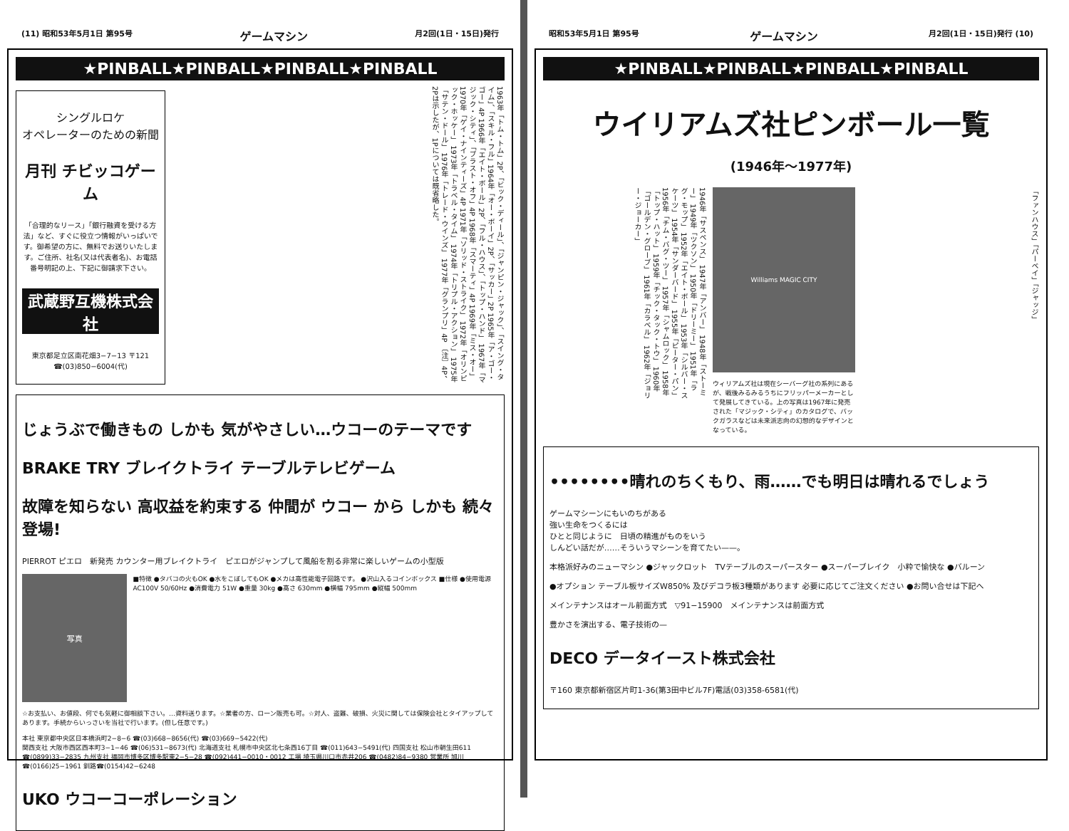(11) 昭和53年5月1日 第95号 ゲームマシン 月2回(1日・15日)発行
★PINBALL★PINBALL★PINBALL★PINBALL
シングルロケ
オペレーターのための新聞
月刊 チビッコゲーム
「合理的なリース」「銀行融資を受ける方法」など、すぐに役立つ情報がいっぱいです。御希望の方に、無料でお送りいたします。ご住所、社名(又は代表者名)、お電話番号明記の上、下記に御請求下さい。
武蔵野互機株式会社
東京都足立区南花畑3−7−13 〒121 ☎(03)850−6004(代)
1963年「トム・トム」2P、「ビック・ディール」、「ジャンピン・ジャック」、「スイング・タイム」、「スキル・フル」1964年「オー・ボーイ」2P、「サッカー」2P 1965年「ア・ゴー・ゴー」4P 1966年「エイト・ボール」2P、「フル・ハウス」、「トップ・ハンド」 1967年「マジック・シティ」、「ブラスト・オフ」4P 1968年「スマーティ」4P 1969年「ミス・オー」 1970年「ゲイ・ナインティーズ」4P 1971年「ソリッド・ストライク」 1972年「オリンピック・ホッケー」 1973年「トラベル・タイム」 1974年「トリプル・アクション」 1975年「サテン・ドール」 1976年「トレード・ウインズ」 1977年「グランプリ」4P 〔注〕4P、2Pは示したが、1Pについては既省略した。
じょうぶで働きもの しかも 気がやさしい…ウコーのテーマです
BRAKE TRY ブレイクトライ テーブルテレビゲーム
故障を知らない 高収益を約束する 仲間が ウコー から しかも 続々登場!
PIERROT ピエロ　新発売 カウンター用ブレイクトライ　ピエロがジャンプして風船を割る非常に楽しいゲームの小型版
写真
■特徴 ●タバコの火もOK ●水をこぼしてもOK ●メカは高性能電子回路です。 ●沢山入るコインボックス ■仕様 ●使用電源 AC100V 50/60Hz ●消費電力 51W ●重量 30kg ●高さ 630mm ●横幅 795mm ●縦幅 500mm
☆お支払い、お値段、何でも気軽に御相談下さい。…資料送ります。☆業者の方、ローン販売も可。☆対人、盗難、破損、火災に関しては保険会社とタイアップしてあります。手続からいっさいを当社で行います。(但し任意です。)
本社 東京都中央区日本橋浜町2−8−6 ☎(03)668−8656(代) ☎(03)669−5422(代)
関西支社 大阪市西区西本町3−1−46 ☎(06)531−8673(代) 北海道支社 札幌市中央区北七条西16丁目 ☎(011)643−5491(代) 四国支社 松山市朝生田611 ☎(0899)33−2835 九州支社 福岡市博多区博多駅東2−5−28 ☎(092)441−0010・0012 工場 埼玉県川口市赤井206 ☎(0482)84−9380 営業所 旭川☎(0166)25−1961 釧路☎(0154)42−6248
UKO ウコーコーポレーション
昭和53年5月1日 第95号 ゲームマシン 月2回(1日・15日)発行 (10)
★PINBALL★PINBALL★PINBALL★PINBALL
ウイリアムズ社ピンボール一覧
(1946年〜1977年)
1946年「サスペンス」 1947年「アンバー」 1948年「ストーミー」 1949年「ツクソン」 1950年「ドリーミー」 1951年「ラグ・モップ」 1952年「エイト・ボール」 1953年「シルバー・スケーツ」 1954年「サンダーバード」 1955年「ピーター・パン」 1956年「チム・バグ・ツー」 1957年「シャムロック」 1958年「トップ・ハット」 1959年「チック・タック・トウ」 1960年「ゴールデン・グローブ」 1961年「カラベル」 1962年「ジョリー・ジョーカー」
Williams MAGIC CITY
ウィリアムズ社は現在シーバーグ社の系列にあるが、戦後みるみるうちにフリッパーメーカーとして発展してきている。上の写真は1967年に発売された「マジック・シティ」のカタログで、バックガラスなどは未来派志向の幻想的なデザインとなっている。
「ファンハウス」「パーベイ」「ジャッジ」
••••••••晴れのちくもり、雨……でも明日は晴れるでしょう
ゲームマシーンにもいのちがある
強い生命をつくるには
ひとと同じように　日頃の精進がものをいう
しんどい話だが……そういうマシーンを育てたい——。
本格派好みのニューマシン ●ジャックロット　TVテーブルのスーパースター ●スーパーブレイク　小粋で愉快な ●バルーン
●オプション テーブル板サイズW850% 及びデコラ板3種類があります 必要に応じてご注文ください ●お問い合せは下記へ
メインテナンスはオール前面方式　▽91−15900　メインテナンスは前面方式
豊かさを演出する、電子技術の—
DECO データイースト株式会社
〒160 東京都新宿区片町1-36(第3田中ビル7F)電話(03)358-6581(代)